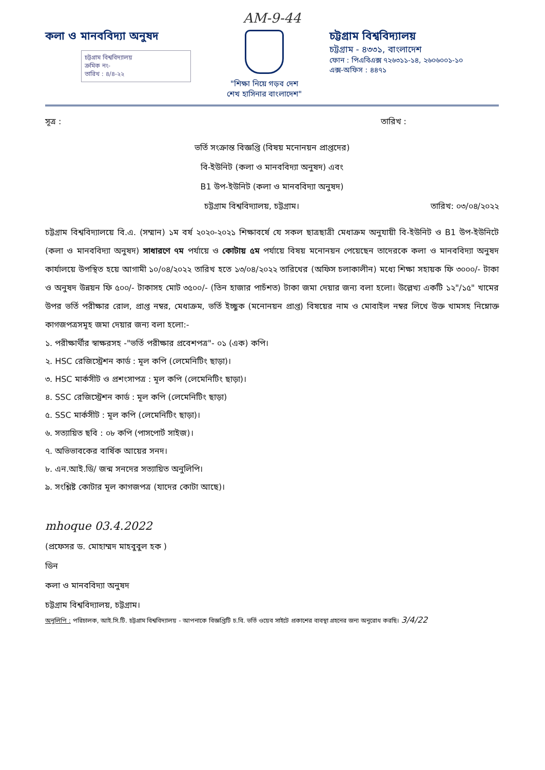AM-9-44
কলা ও মানববিদ্যা অনুষদ
চট্টগ্রাম বিশ্ববিদ্যালয়
ক্রমিক নং-
তারিখ : ৪/৪-২২
"শিক্ষা নিয়ে গড়ব দেশ
শেখ হাসিনার বাংলাদেশ"
চট্টগ্রাম বিশ্ববিদ্যালয়
চট্টগ্রাম - ৪৩৩১, বাংলাদেশ
ফোন : পিএবিএক্স ৭২৬৩১১-১৪, ২৬০৬০০১-১০
এক্স-অফিস : ৪৪৭১
সূত্র : তারিখ :
ভর্তি সংক্রান্ত বিজ্ঞপ্তি (বিষয় মনোনয়ন প্রাপ্তদের)
বি-ইউনিট (কলা ও মানববিদ্যা অনুষদ) এবং
B1 উপ-ইউনিট (কলা ও মানববিদ্যা অনুষদ)
চট্টগ্রাম বিশ্ববিদ্যালয়, চট্টগ্রাম। তারিখ: ০৩/০৪/২০২২
চট্টগ্রাম বিশ্ববিদ্যালয়ে বি.এ. (সম্মান) ১ম বর্ষ ২০২০-২০২১ শিক্ষাবর্ষে যে সকল ছাত্রছাত্রী মেধাক্রম অনুযায়ী বি-ইউনিট ও B1 উপ-ইউনিটে (কলা ও মানববিদ্যা অনুষদ) সাধারণে ৭ম পর্যায়ে ও কোটায় ৫ম পর্যায়ে বিষয় মনোনয়ন পেয়েছেন তাদেরকে কলা ও মানববিদ্যা অনুষদ কার্যালয়ে উপস্থিত হয়ে আগামী ১০/০৪/২০২২ তারিখ হতে ১৩/০৪/২০২২ তারিখের (অফিস চলাকালীন) মধ্যে শিক্ষা সহায়ক ফি ৩০০০/- টাকা ও অনুষদ উন্নয়ন ফি ৫০০/- টাকাসহ মোট ৩৫০০/- (তিন হাজার পাচঁশত) টাকা জমা দেয়ার জন্য বলা হলো। উল্লেখ্য একটি ১২"/১৫" খামের উপর ভর্তি পরীক্ষার রোল, প্রাপ্ত নম্বর, মেধাক্রম, ভর্তি ইচ্ছুক (মনোনয়ন প্রাপ্ত) বিষয়ের নাম ও মোবাইল নম্বর লিখে উক্ত খামসহ নিম্নোক্ত কাগজপত্রসমূহ জমা দেয়ার জন্য বলা হলো:-
১. পরীক্ষার্থীর স্বাক্ষরসহ -"ভর্তি পরীক্ষার প্রবেশপত্র"- ০১ (এক) কপি।
২. HSC রেজিস্ট্রেশন কার্ড : মূল কপি (লেমেনিটিং ছাড়া)।
৩. HSC মার্কসীট ও প্রশংসাপত্র : মূল কপি (লেমেনিটিং ছাড়া)।
৪. SSC রেজিস্ট্রেশন কার্ড : মূল কপি (লেমেনিটিং ছাড়া)
৫. SSC মার্কসীট : মূল কপি (লেমেনিটিং ছাড়া)।
৬. সত্যায়িত ছবি : ০৮ কপি (পাসপোর্ট সাইজ)।
৭. অভিভাবকের বার্ষিক আয়ের সনদ।
৮. এন.আই.ডি/ জন্ম সনদের সত্যায়িত অনুলিপি।
৯. সংশ্লিষ্ট কোটার মূল কাগজপত্র (যাদের কোটা আছে)।
mhoque 03.4.2022
(প্রফেসর ড. মোহাম্মদ মাহবুবুল হক )
ডিন
কলা ও মানববিদ্যা অনুষদ
চট্টগ্রাম বিশ্ববিদ্যালয়, চট্টগ্রাম।
অনুলিপি : পরিচালক, আই.সি.টি. চট্টগ্রাম বিশ্ববিদ্যালয় - আপনাকে বিজ্ঞপ্তিটি চ.বি. ভর্তি ওয়েব সাইটে প্রকাশের ব্যবস্থা গ্রহনের জন্য অনুরোধ করছি। 3/4/22